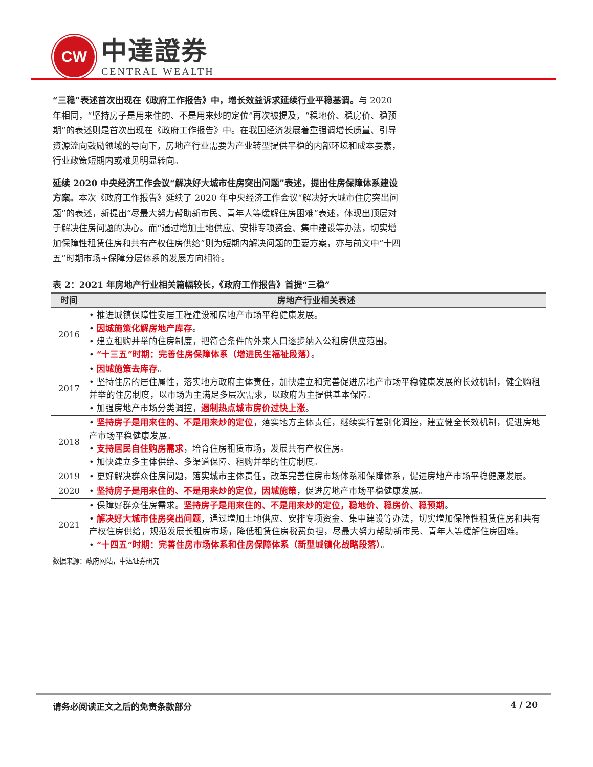CW
中達證券
CENTRAL WEALTH
“三稳”表述首次出现在《政府工作报告》中，增长效益诉求延续行业平稳基调。与 2020 年相同，“坚持房子是用来住的、不是用来炒的定位”再次被提及，“稳地价、稳房价、稳预期”的表述则是首次出现在《政府工作报告》中。在我国经济发展着重强调增长质量、引导资源流向鼓励领域的导向下，房地产行业需要为产业转型提供平稳的内部环境和成本要素，行业政策短期内或难见明显转向。
延续 2020 中央经济工作会议“解决好大城市住房突出问题”表述，提出住房保障体系建设方案。本次《政府工作报告》延续了 2020 年中央经济工作会议“解决好大城市住房突出问题”的表述，新提出“尽最大努力帮助新市民、青年人等缓解住房困难”表述，体现出顶层对于解决住房问题的决心。而“通过增加土地供应、安排专项资金、集中建设等办法，切实增加保障性租赁住房和共有产权住房供给”则为短期内解决问题的重要方案，亦与前文中“十四五”时期市场+保障分层体系的发展方向相符。
表 2：2021 年房地产行业相关篇幅较长，《政府工作报告》首提“三稳”
| 时间 | 房地产行业相关表述 |
| --- | --- |
| 2016 | • 推进城镇保障性安居工程建设和房地产市场平稳健康发展。 • 因城施策化解房地产库存 。 • 建立租购并举的住房制度，把符合条件的外来人口逐步纳入公租房供应范围。 • “十三五”时期：完善住房保障体系（增进民生福祉段落） 。 |
| 2017 | • 因城施策去库存 。 • 坚持住房的居住属性，落实地方政府主体责任，加快建立和完善促进房地产市场平稳健康发展的长效机制，健全购租并举的住房制度，以市场为主满足多层次需求，以政府为主提供基本保障。 • 加强房地产市场分类调控， 遏制热点城市房价过快上涨 。 |
| 2018 | • 坚持房子是用来住的、不是用来炒的定位 ，落实地方主体责任，继续实行差别化调控，建立健全长效机制，促进房地产市场平稳健康发展。 • 支持居民自住购房需求 ，培育住房租赁市场，发展共有产权住房。 • 加快建立多主体供给、多渠道保障、租购并举的住房制度。 |
| 2019 | • 更好解决群众住房问题，落实城市主体责任，改革完善住房市场体系和保障体系，促进房地产市场平稳健康发展。 |
| 2020 | • 坚持房子是用来住的、不是用来炒的定位，因城施策 ，促进房地产市场平稳健康发展。 |
| 2021 | • 保障好群众住房需求。 坚持房子是用来住的、不是用来炒的定位，稳地价、稳房价、稳预期 。 • 解决好大城市住房突出问题 ，通过增加土地供应、安排专项资金、集中建设等办法，切实增加保障性租赁住房和共有产权住房供给，规范发展长租房市场，降低租赁住房税费负担，尽最大努力帮助新市民、青年人等缓解住房困难。 • “十四五”时期：完善住房市场体系和住房保障体系（新型城镇化战略段落） 。 |
数据来源：政府网站，中达证券研究
请务必阅读正文之后的免责条款部分 4 / 20